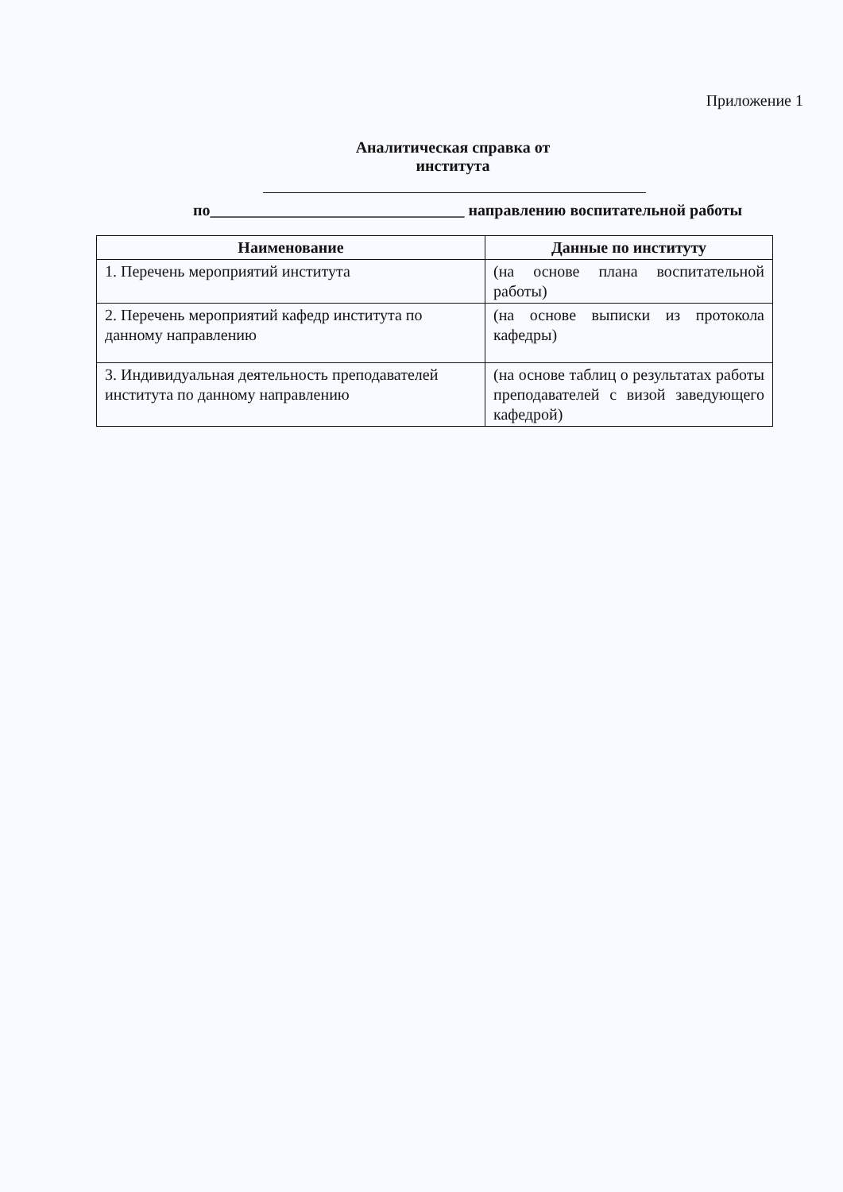Приложение 1
Аналитическая справка от института
по________________________________ направлению воспитательной работы
| Наименование | Данные по институту |
| --- | --- |
| 1. Перечень мероприятий института | (на основе плана воспитательной работы) |
| 2. Перечень мероприятий кафедр института по данному направлению | (на основе выписки из протокола кафедры) |
| 3. Индивидуальная деятельность преподавателей института по данному направлению | (на основе таблиц о результатах работы преподавателей с визой заведующего кафедрой) |